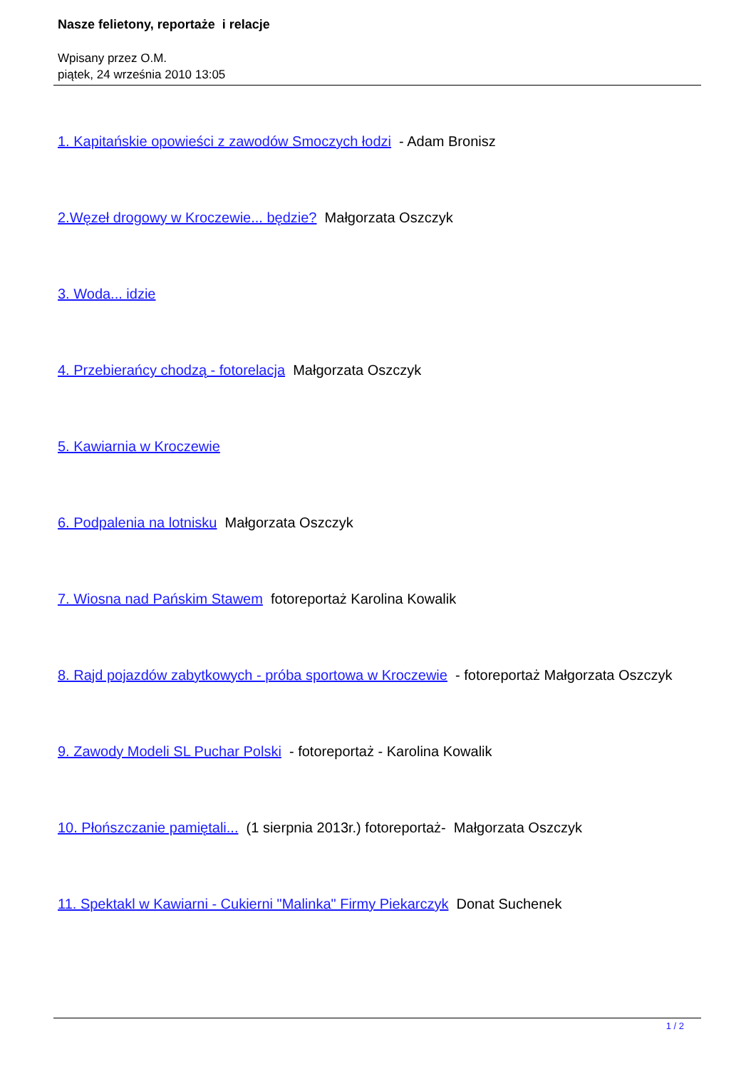Nasze felietony, reportaże i relacje
Wpisany przez O.M.
piątek, 24 września 2010 13:05
1. Kapitańskie opowieści z zawodów Smoczych łodzi - Adam Bronisz
2.Węzeł drogowy w Kroczewie... będzie? Małgorzata Oszczyk
3. Woda... idzie
4. Przebierańcy chodzą - fotorelacja Małgorzata Oszczyk
5. Kawiarnia w Kroczewie
6. Podpalenia na lotnisku Małgorzata Oszczyk
7. Wiosna nad Pańskim Stawem fotoreportaż Karolina Kowalik
8. Rajd pojazdów zabytkowych - próba sportowa w Kroczewie - fotoreportaż Małgorzata Oszczyk
9. Zawody Modeli SL Puchar Polski - fotoreportaż - Karolina Kowalik
10. Płońszczanie pamiętali... (1 sierpnia 2013r.) fotoreportaż- Małgorzata Oszczyk
11. Spektakl w Kawiarni - Cukierni "Malinka" Firmy Piekarczyk Donat Suchenek
1 / 2